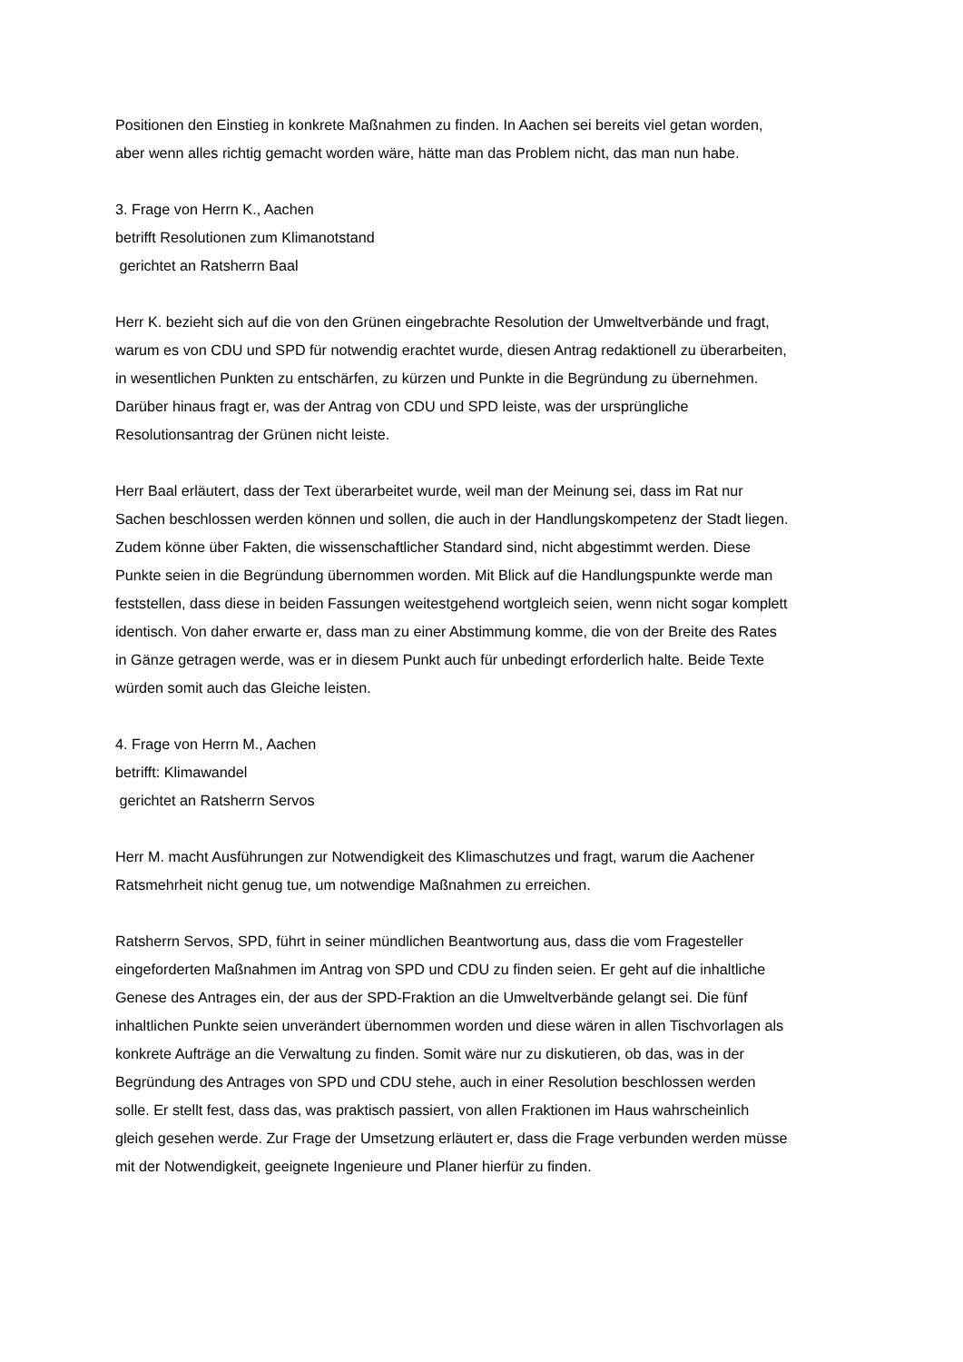Positionen den Einstieg in konkrete Maßnahmen zu finden. In Aachen sei bereits viel getan worden, aber wenn alles richtig gemacht worden wäre, hätte man das Problem nicht, das man nun habe.
3. Frage von Herrn K., Aachen
betrifft Resolutionen zum Klimanotstand
gerichtet an Ratsherrn Baal
Herr K. bezieht sich auf die von den Grünen eingebrachte Resolution der Umweltverbände und fragt, warum es von CDU und SPD für notwendig erachtet wurde, diesen Antrag redaktionell zu überarbeiten, in wesentlichen Punkten zu entschärfen, zu kürzen und Punkte in die Begründung zu übernehmen. Darüber hinaus fragt er, was der Antrag von CDU und SPD leiste, was der ursprüngliche Resolutionsantrag der Grünen nicht leiste.
Herr Baal erläutert, dass der Text überarbeitet wurde, weil man der Meinung sei, dass im Rat nur Sachen beschlossen werden können und sollen, die auch in der Handlungskompetenz der Stadt liegen. Zudem könne über Fakten, die wissenschaftlicher Standard sind, nicht abgestimmt werden. Diese Punkte seien in die Begründung übernommen worden. Mit Blick auf die Handlungspunkte werde man feststellen, dass diese in beiden Fassungen weitestgehend wortgleich seien, wenn nicht sogar komplett identisch. Von daher erwarte er, dass man zu einer Abstimmung komme, die von der Breite des Rates in Gänze getragen werde, was er in diesem Punkt auch für unbedingt erforderlich halte. Beide Texte würden somit auch das Gleiche leisten.
4. Frage von Herrn M., Aachen
betrifft: Klimawandel
gerichtet an Ratsherrn Servos
Herr M. macht Ausführungen zur Notwendigkeit des Klimaschutzes und fragt, warum die Aachener Ratsmehrheit nicht genug tue, um notwendige Maßnahmen zu erreichen.
Ratsherrn Servos, SPD, führt in seiner mündlichen Beantwortung aus, dass die vom Fragesteller eingeforderten Maßnahmen im Antrag von SPD und CDU zu finden seien. Er geht auf die inhaltliche Genese des Antrages ein, der aus der SPD-Fraktion an die Umweltverbände gelangt sei. Die fünf inhaltlichen Punkte seien unverändert übernommen worden und diese wären in allen Tischvorlagen als konkrete Aufträge an die Verwaltung zu finden. Somit wäre nur zu diskutieren, ob das, was in der Begründung des Antrages von SPD und CDU stehe, auch in einer Resolution beschlossen werden solle. Er stellt fest, dass das, was praktisch passiert, von allen Fraktionen im Haus wahrscheinlich gleich gesehen werde. Zur Frage der Umsetzung erläutert er, dass die Frage verbunden werden müsse mit der Notwendigkeit, geeignete Ingenieure und Planer hierfür zu finden.